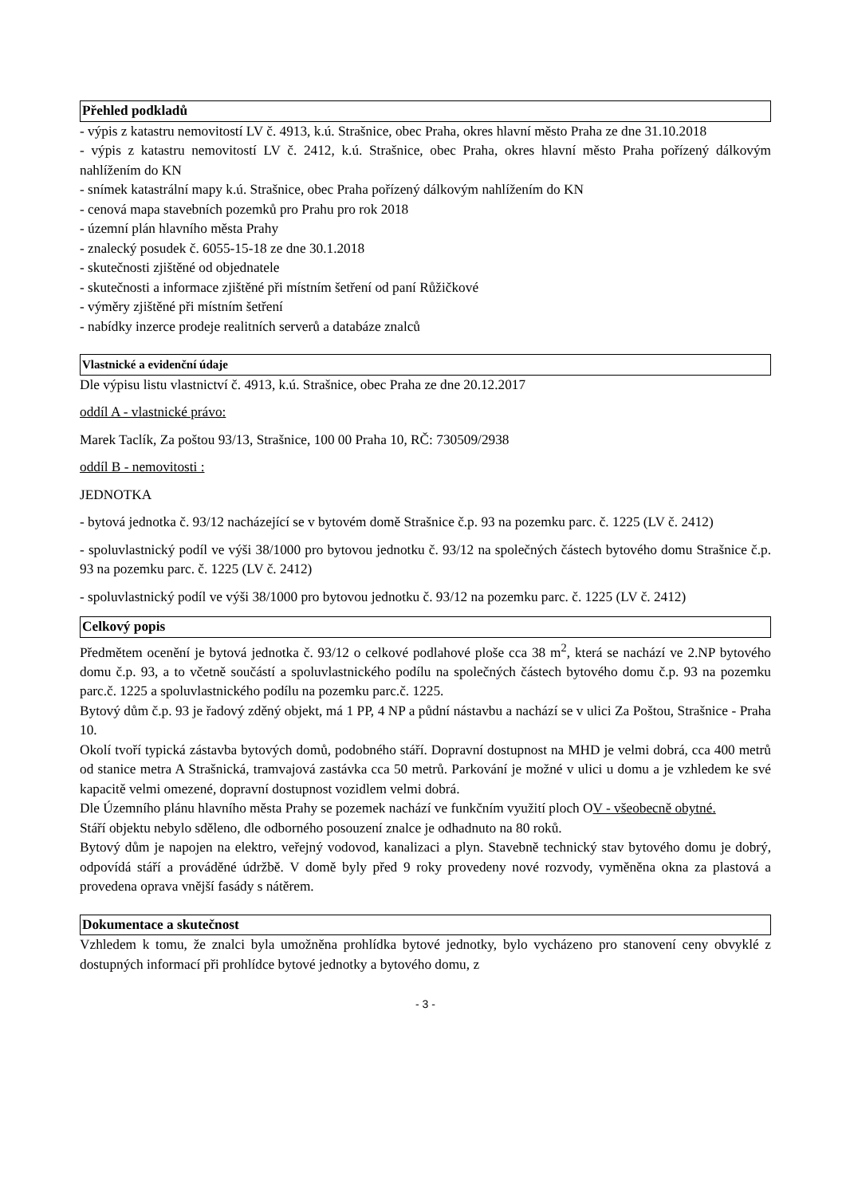Přehled podkladů
- výpis z katastru nemovitostí LV č. 4913, k.ú. Strašnice, obec Praha, okres hlavní město Praha ze dne 31.10.2018
- výpis z katastru nemovitostí LV č. 2412, k.ú. Strašnice, obec Praha, okres hlavní město Praha pořízený dálkovým nahlížením do KN
- snímek katastrální mapy k.ú. Strašnice, obec Praha pořízený dálkovým nahlížením do KN
- cenová mapa stavebních pozemků pro Prahu pro rok 2018
- územní plán hlavního města Prahy
- znalecký posudek č. 6055-15-18 ze dne 30.1.2018
- skutečnosti zjištěné od objednatele
- skutečnosti a informace zjištěné při místním šetření od paní Růžičkové
- výměry zjištěné při místním šetření
- nabídky inzerce prodeje realitních serverů a databáze znalců
Vlastnické a evidenční údaje
Dle výpisu listu vlastnictví č. 4913, k.ú. Strašnice, obec Praha ze dne 20.12.2017
oddíl A - vlastnické právo:
Marek Taclík, Za poštou 93/13, Strašnice, 100 00 Praha 10, RČ: 730509/2938
oddíl B - nemovitosti :
JEDNOTKA
- bytová jednotka č. 93/12 nacházející se v bytovém domě Strašnice č.p. 93 na pozemku parc. č. 1225 (LV č. 2412)
- spoluvlastnický podíl ve výši 38/1000 pro bytovou jednotku č. 93/12 na společných částech bytového domu Strašnice č.p. 93 na pozemku parc. č. 1225 (LV č. 2412)
- spoluvlastnický podíl ve výši 38/1000 pro bytovou jednotku č. 93/12 na pozemku parc. č. 1225 (LV č. 2412)
Celkový popis
Předmětem ocenění je bytová jednotka č. 93/12 o celkové podlahové ploše cca 38 m<sup>2</sup>, která se nachází ve 2.NP bytového domu č.p. 93, a to včetně součástí a spoluvlastnického podílu na společných částech bytového domu č.p. 93 na pozemku parc.č. 1225 a spoluvlastnického podílu na pozemku parc.č. 1225.
Bytový dům č.p. 93 je řadový zděný objekt, má 1 PP, 4 NP a půdní nástavbu a nachází se v ulici Za Poštou, Strašnice - Praha 10.
Okolí tvoří typická zástavba bytových domů, podobného stáří. Dopravní dostupnost na MHD je velmi dobrá, cca 400 metrů od stanice metra A Strašnická, tramvajová zastávka cca 50 metrů. Parkování je možné v ulici u domu a je vzhledem ke své kapacitě velmi omezené, dopravní dostupnost vozidlem velmi dobrá.
Dle Územního plánu hlavního města Prahy se pozemek nachází ve funkčním využití ploch OV - všeobecně obytné.
Stáří objektu nebylo sděleno, dle odborného posouzení znalce je odhadnuto na 80 roků.
Bytový dům je napojen na elektro, veřejný vodovod, kanalizaci a plyn. Stavebně technický stav bytového domu je dobrý, odpovídá stáří a prováděné údržbě. V domě byly před 9 roky provedeny nové rozvody, vyměněna okna za plastová a provedena oprava vnější fasády s nátěrem.
Dokumentace a skutečnost
Vzhledem k tomu, že znalci byla umožněna prohlídka bytové jednotky, bylo vycházeno pro stanovení ceny obvyklé z dostupných informací při prohlídce bytové jednotky a bytového domu, z
- 3 -